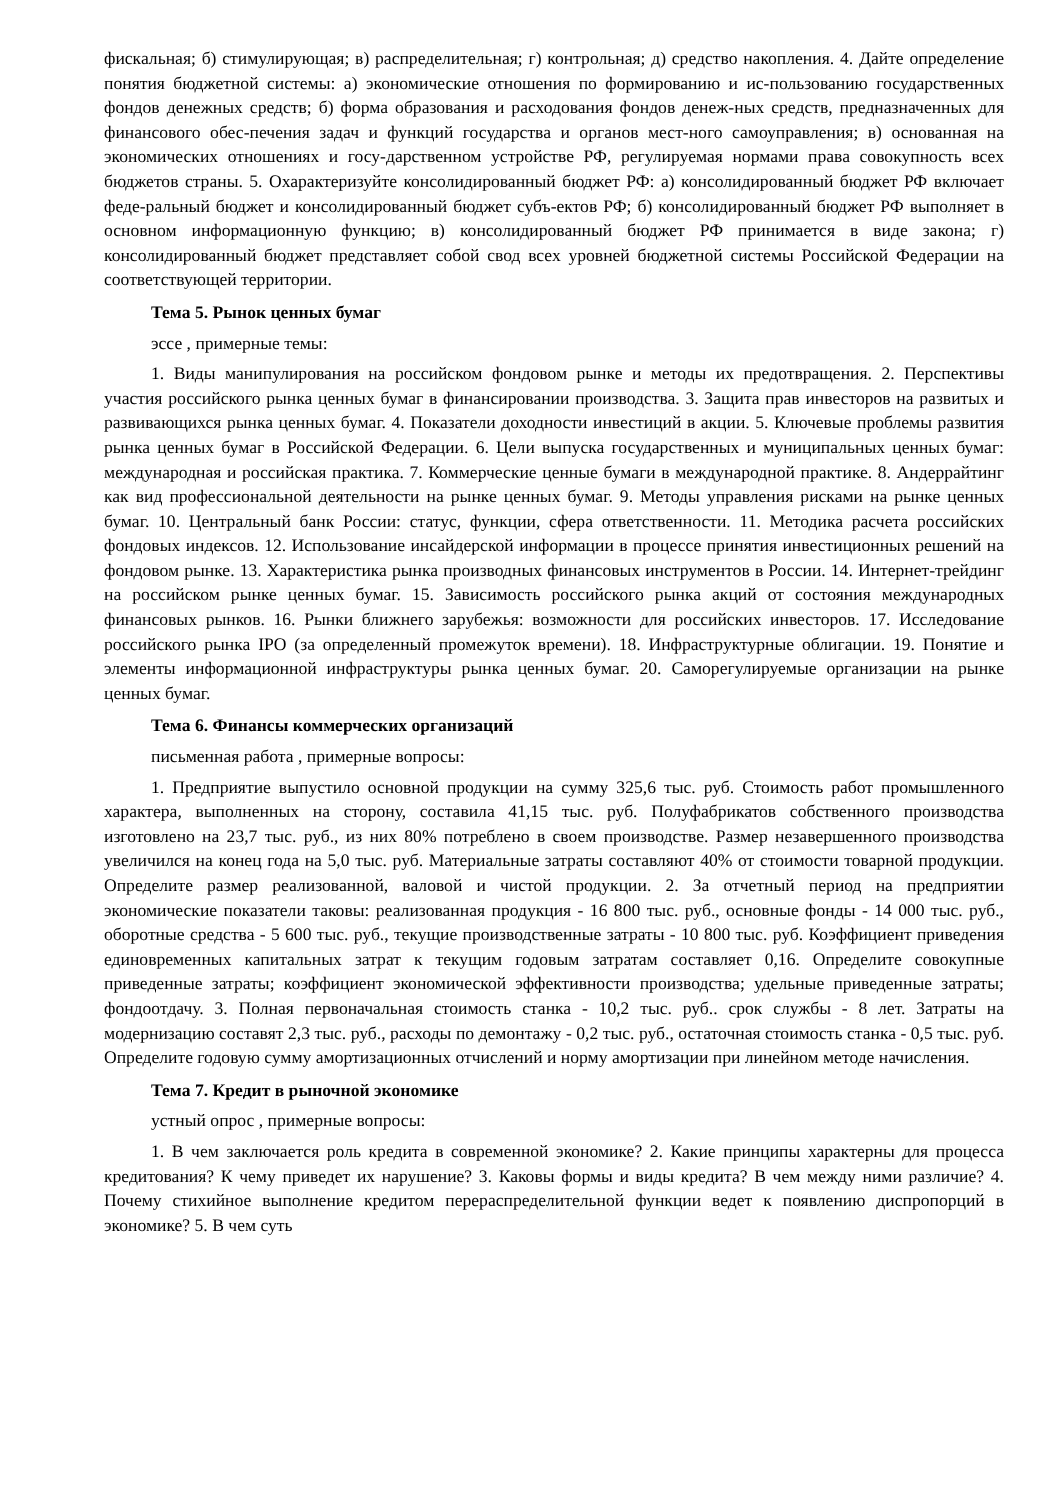фискальная; б) стимулирующая; в) распределительная; г) контрольная; д) средство накопления. 4. Дайте определение понятия бюджетной системы: а) экономические отношения по формированию и ис-пользованию государственных фондов денежных средств; б) форма образования и расходования фондов денеж-ных средств, предназначенных для финансового обес-печения задач и функций государства и органов мест-ного самоуправления; в) основанная на экономических отношениях и госу-дарственном устройстве РФ, регулируемая нормами права совокупность всех бюджетов страны. 5. Охарактеризуйте консолидированный бюджет РФ: а) консолидированный бюджет РФ включает феде-ральный бюджет и консолидированный бюджет субъ-ектов РФ; б) консолидированный бюджет РФ выполняет в основном информационную функцию; в) консолидированный бюджет РФ принимается в виде закона; г) консолидированный бюджет представляет собой свод всех уровней бюджетной системы Российской Федерации на соответствующей территории.
Тема 5. Рынок ценных бумаг
эссе , примерные темы:
1. Виды манипулирования на российском фондовом рынке и методы их предотвращения. 2. Перспективы участия российского рынка ценных бумаг в финансировании производства. 3. Защита прав инвесторов на развитых и развивающихся рынка ценных бумаг. 4. Показатели доходности инвестиций в акции. 5. Ключевые проблемы развития рынка ценных бумаг в Российской Федерации. 6. Цели выпуска государственных и муниципальных ценных бумаг: международная и российская практика. 7. Коммерческие ценные бумаги в международной практике. 8. Андеррайтинг как вид профессиональной деятельности на рынке ценных бумаг. 9. Методы управления рисками на рынке ценных бумаг. 10. Центральный банк России: статус, функции, сфера ответственности. 11. Методика расчета российских фондовых индексов. 12. Использование инсайдерской информации в процессе принятия инвестиционных решений на фондовом рынке. 13. Характеристика рынка производных финансовых инструментов в России. 14. Интернет-трейдинг на российском рынке ценных бумаг. 15. Зависимость российского рынка акций от состояния международных финансовых рынков. 16. Рынки ближнего зарубежья: возможности для российских инвесторов. 17. Исследование российского рынка IPO (за определенный промежуток времени). 18. Инфраструктурные облигации. 19. Понятие и элементы информационной инфраструктуры рынка ценных бумаг. 20. Саморегулируемые организации на рынке ценных бумаг.
Тема 6. Финансы коммерческих организаций
письменная работа , примерные вопросы:
1. Предприятие выпустило основной продукции на сумму 325,6 тыс. руб. Стоимость работ промышленного характера, выполненных на сторону, составила 41,15 тыс. руб. Полуфабрикатов собственного производства изготовлено на 23,7 тыс. руб., из них 80% потреблено в своем производстве. Размер незавершенного производства увеличился на конец года на 5,0 тыс. руб. Материальные затраты составляют 40% от стоимости товарной продукции. Определите размер реализованной, валовой и чистой продукции. 2. За отчетный период на предприятии экономические показатели таковы: реализованная продукция - 16 800 тыс. руб., основные фонды - 14 000 тыс. руб., оборотные средства - 5 600 тыс. руб., текущие производственные затраты - 10 800 тыс. руб. Коэффициент приведения единовременных капитальных затрат к текущим годовым затратам составляет 0,16. Определите совокупные приведенные затраты; коэффициент экономической эффективности производства; удельные приведенные затраты; фондоотдачу. 3. Полная первоначальная стоимость станка - 10,2 тыс. руб.. срок службы - 8 лет. Затраты на модернизацию составят 2,3 тыс. руб., расходы по демонтажу - 0,2 тыс. руб., остаточная стоимость станка - 0,5 тыс. руб. Определите годовую сумму амортизационных отчислений и норму амортизации при линейном методе начисления.
Тема 7. Кредит в рыночной экономике
устный опрос , примерные вопросы:
1. В чем заключается роль кредита в современной экономике? 2. Какие принципы характерны для процесса кредитования? К чему приведет их нарушение? 3. Каковы формы и виды кредита? В чем между ними различие? 4. Почему стихийное выполнение кредитом перераспределительной функции ведет к появлению диспропорций в экономике? 5. В чем суть